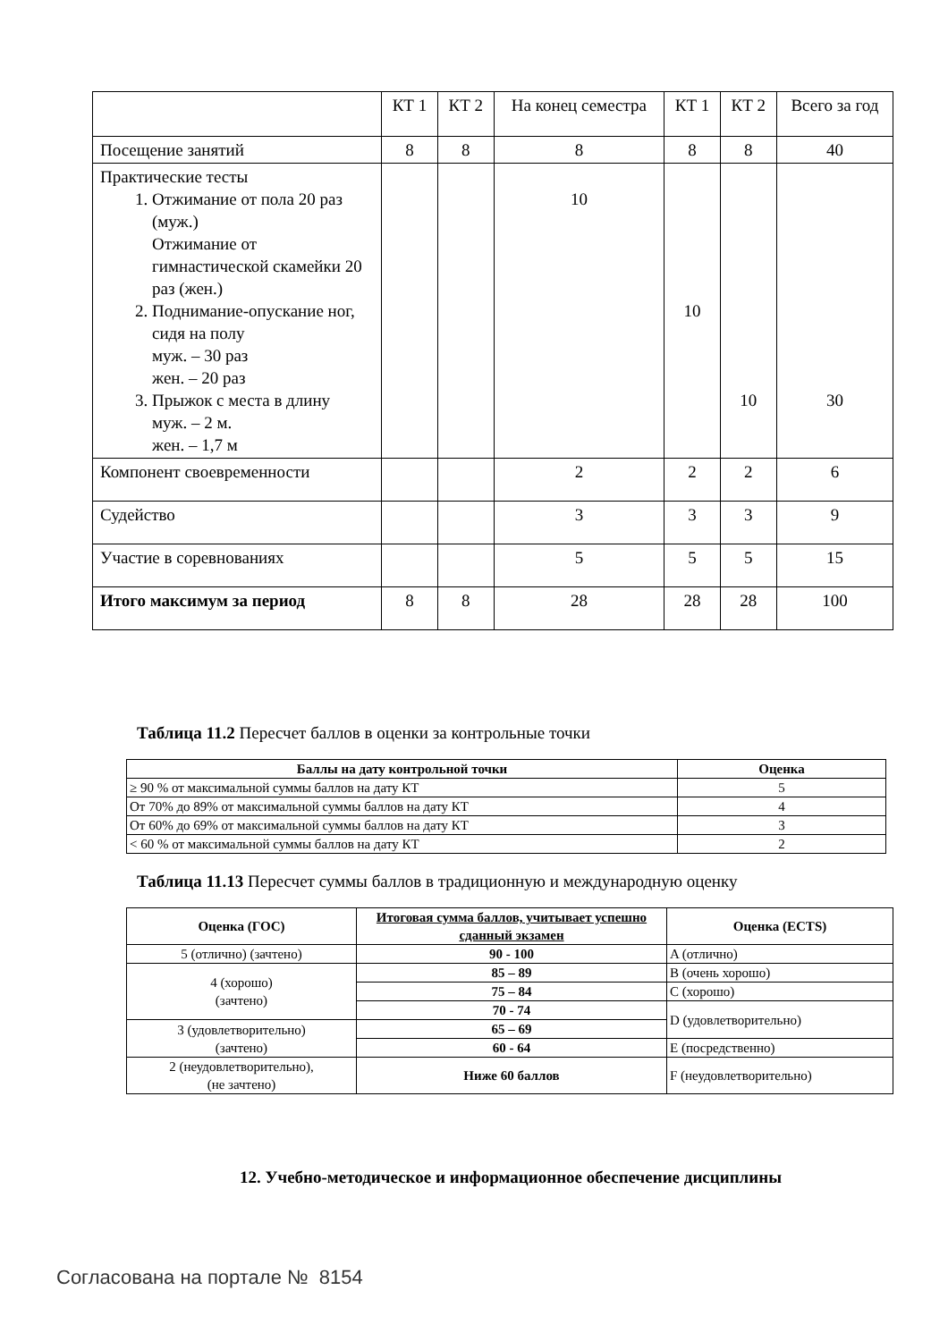| | КТ 1 | КТ 2 | На конец семестра | КТ 1 | КТ 2 | Всего за год |
| Посещение занятий | 8 | 8 | 8 | 8 | 8 | 40 |
| Практические тесты 1. Отжимание от пола 20 раз (муж.) Отжимание от гимнастической скамейки 20 раз (жен.) 2. Поднимание-опускание ног, сидя на полу муж. – 30 раз жен. – 20 раз 3. Прыжок с места в длину муж. – 2 м. жен. – 1,7 м | | | 10 | 10 | 10 | 30 |
| Компонент своевременности | | | 2 | 2 | 2 | 6 |
| Судейство | | | 3 | 3 | 3 | 9 |
| Участие в соревнованиях | | | 5 | 5 | 5 | 15 |
| Итого максимум за период | 8 | 8 | 28 | 28 | 28 | 100 |
Таблица 11.2 Пересчет баллов в оценки за контрольные точки
| Баллы на дату контрольной точки | Оценка |
| --- | --- |
| ≥ 90 % от максимальной суммы баллов на дату КТ | 5 |
| От 70% до 89% от максимальной суммы баллов на дату КТ | 4 |
| От 60% до 69% от максимальной суммы баллов на дату КТ | 3 |
| < 60 % от максимальной суммы баллов на дату КТ | 2 |
Таблица 11.13 Пересчет суммы баллов в традиционную и международную оценку
| Оценка (ГОС) | Итоговая сумма баллов, учитывает успешно сданный экзамен | Оценка (ECTS) |
| --- | --- | --- |
| 5 (отлично) (зачтено) | 90 - 100 | A (отлично) |
| 4 (хорошо) (зачтено) | 85 – 89 | B (очень хорошо) |
| | 75 – 84 | C (хорошо) |
| | 70 - 74 | D (удовлетворительно) |
| 3 (удовлетворительно) (зачтено) | 65 – 69 | |
| | 60 - 64 | E (посредственно) |
| 2 (неудовлетворительно), (не зачтено) | Ниже 60 баллов | F (неудовлетворительно) |
12. Учебно-методическое и информационное обеспечение дисциплины
Согласована на портале № 8154